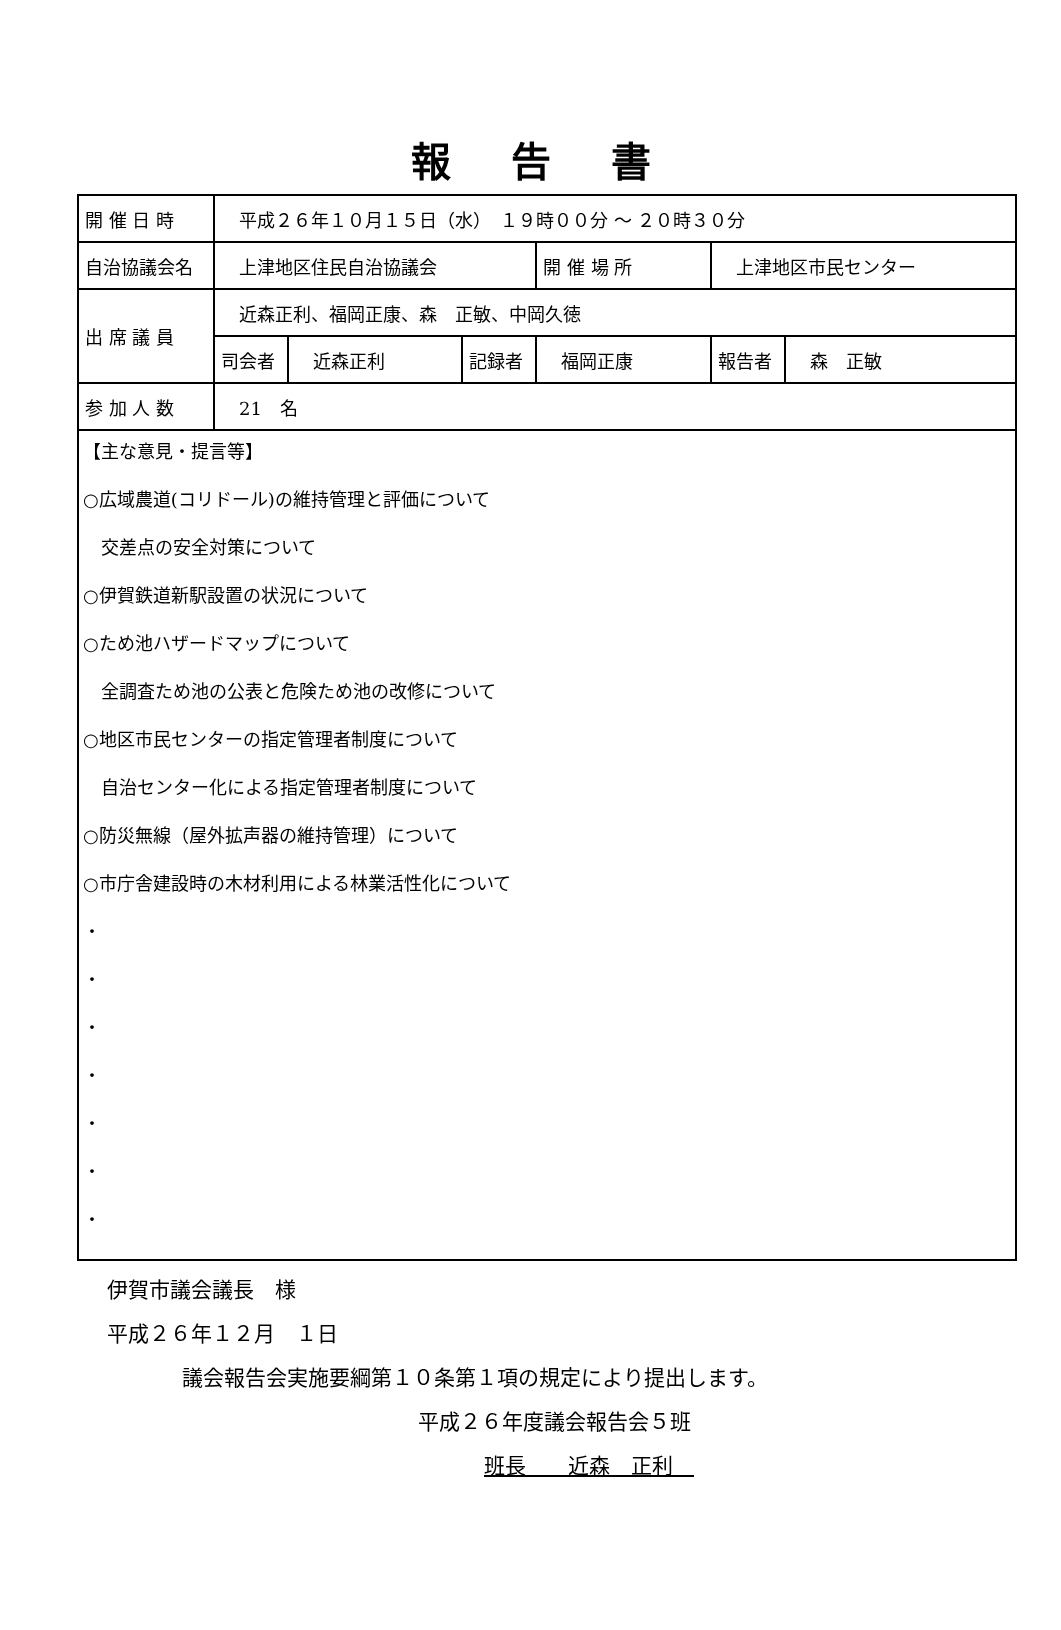報告書
| 開 催 日 時 | 平成２６年１０月１５日（水） １９時００分 ～ ２０時３０分 | | | | | | |
| 自治協議会名 | 上津地区住民自治協議会 | | | 開 催 場 所 | 上津地区市民センター | | |
| 出 席 議 員 | 近森正利、福岡正康、森 正敏、中岡久徳 | | | | | | |
| | 司会者 | 近森正利 | 記録者 | 福岡正康 | | 報告者 | 森 正敏 |
| 参 加 人 数 | 21 名 | | | | | | |
| 【主な意見・提言等】 ○広域農道(コリドール)の維持管理と評価について 交差点の安全対策について ○伊賀鉄道新駅設置の状況について ○ため池ハザードマップについて 全調査ため池の公表と危険ため池の改修について ○地区市民センターの指定管理者制度について 自治センター化による指定管理者制度について ○防災無線（屋外拡声器の維持管理）について ○市庁舎建設時の木材利用による林業活性化について ・ ・ ・ ・ ・ ・ ・ | | | | | | | |
伊賀市議会議長　様
平成２６年１２月　１日
議会報告会実施要綱第１０条第１項の規定により提出します。
平成２６年度議会報告会５班
班長　　近森　正利